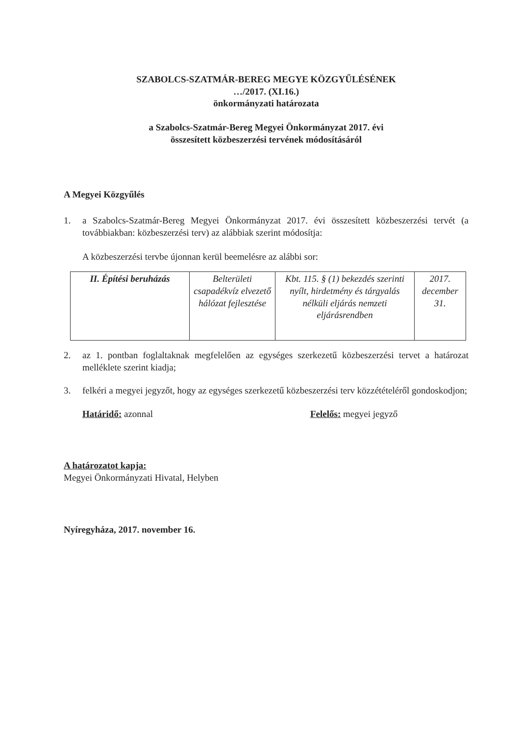SZABOLCS-SZATMÁR-BEREG MEGYE KÖZGYŰLÉSÉNEK
…/2017. (XI.16.)
önkormányzati határozata
a Szabolcs-Szatmár-Bereg Megyei Önkormányzat 2017. évi
összesített közbeszerzési tervének módosításáról
A Megyei Közgyűlés
1. a Szabolcs-Szatmár-Bereg Megyei Önkormányzat 2017. évi összesített közbeszerzési tervét (a továbbiakban: közbeszerzési terv) az alábbiak szerint módosítja:
A közbeszerzési tervbe újonnan kerül beemelésre az alábbi sor:
| II. Építési beruházás | Belterületi csapadékvíz elvezető hálózat fejlesztése | Kbt. 115. § (1) bekezdés szerinti nyílt, hirdetmény és tárgyalás nélküli eljárás nemzeti eljárásrendben | 2017. december 31. |
2. az 1. pontban foglaltaknak megfelelően az egységes szerkezetű közbeszerzési tervet a határozat melléklete szerint kiadja;
3. felkéri a megyei jegyzőt, hogy az egységes szerkezetű közbeszerzési terv közzétételéről gondoskodjon;
Határidő: azonnal Felelős: megyei jegyző
A határozatot kapja:
Megyei Önkormányzati Hivatal, Helyben
Nyíregyháza, 2017. november 16.